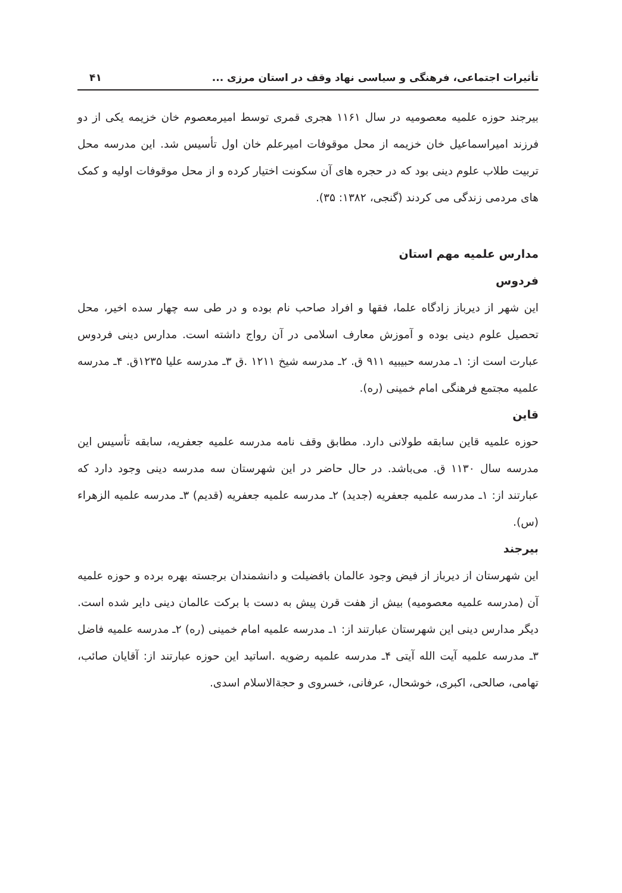تأثیرات اجتماعی، فرهنگی و سیاسی نهاد وقف در استان مرزی ... ۴۱
بیرجند حوزه علمیه معصومیه در سال ۱۱۶۱ هجری قمری توسط امیرمعصوم خان خزیمه یکی از دو فرزند امیراسماعیل خان خزیمه از محل موقوفات امیرعلم خان اول تأسیس شد. این مدرسه محل تربیت طلاب علوم دینی بود که در حجره های آن سکونت اختیار کرده و از محل موقوفات اولیه و کمک های مردمی زندگی می کردند (گنجی، ۱۳۸۲: ۳۵).
مدارس علمیه مهم استان
فردوس
این شهر از دیرباز زادگاه علما، فقها و افراد صاحب نام بوده و در طی سه چهار سده اخیر، محل تحصیل علوم دینی بوده و آموزش معارف اسلامی در آن رواج داشته است. مدارس دینی فردوس عبارت است از: ۱ـ مدرسه حبیبیه ۹۱۱ ق. ۲ـ مدرسه شیخ ۱۲۱۱ .ق ۳ـ مدرسه علیا ۱۲۳۵ق. ۴ـ مدرسه علمیه مجتمع فرهنگی امام خمینی (ره).
قاین
حوزه علمیه قاین سابقه طولانی دارد. مطابق وقف نامه مدرسه علمیه جعفریه، سابقه تأسیس این مدرسه سال ۱۱۳۰ ق. می‌باشد. در حال حاضر در این شهرستان سه مدرسه دینی وجود دارد که عبارتند از: ۱ـ مدرسه علمیه جعفریه (جدید) ۲ـ مدرسه علمیه جعفریه (قدیم) ۳ـ مدرسه علمیه الزهراء (س).
بیرجند
این شهرستان از دیرباز از فیض وجود عالمان بافضیلت و دانشمندان برجسته بهره برده و حوزه علمیه آن (مدرسه علمیه معصومیه) بیش از هفت قرن پیش به دست با برکت عالمان دینی دایر شده است. دیگر مدارس دینی این شهرستان عبارتند از: ۱ـ مدرسه علمیه امام خمینی (ره) ۲ـ مدرسه علمیه فاضل ۳ـ مدرسه علمیه آیت الله آیتی ۴ـ مدرسه علمیه رضویه .اساتید این حوزه عبارتند از: آقایان صائب، تهامی، صالحی، اکبری، خوشحال، عرفانی، خسروی و حجةالاسلام اسدی.